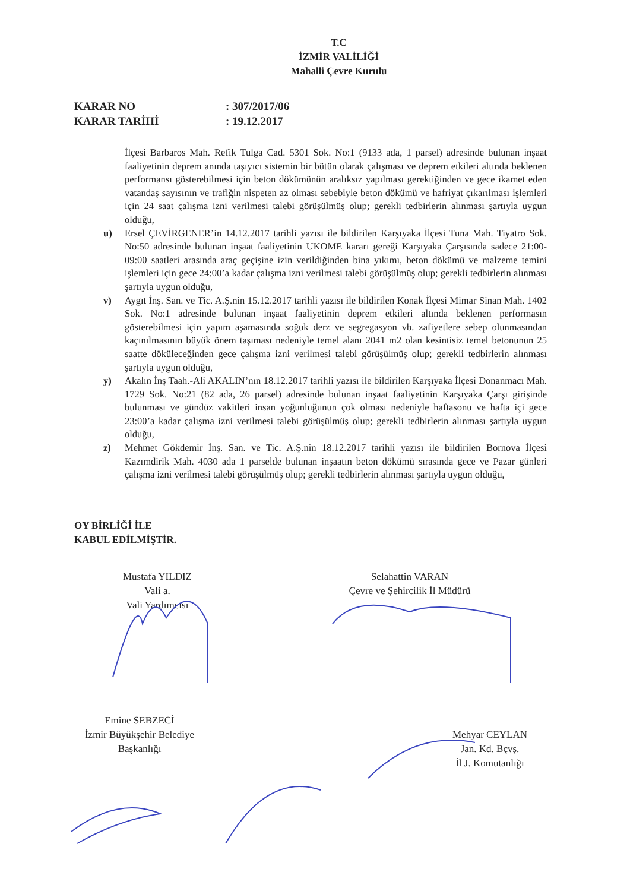T.C
İZMİR VALİLİĞİ
Mahalli Çevre Kurulu
KARAR NO: 307/2017/06
KARAR TARİHİ: 19.12.2017
İlçesi Barbaros Mah. Refik Tulga Cad. 5301 Sok. No:1 (9133 ada, 1 parsel) adresinde bulunan inşaat faaliyetinin deprem anında taşıyıcı sistemin bir bütün olarak çalışması ve deprem etkileri altında beklenen performansı gösterebilmesi için beton dökümünün aralıksız yapılması gerektiğinden ve gece ikamet eden vatandaş sayısının ve trafiğin nispeten az olması sebebiyle beton dökümü ve hafriyat çıkarılması işlemleri için 24 saat çalışma izni verilmesi talebi görüşülmüş olup; gerekli tedbirlerin alınması şartıyla uygun olduğu,
u) Ersel ÇEVİRGENER’in 14.12.2017 tarihli yazısı ile bildirilen Karşıyaka İlçesi Tuna Mah. Tiyatro Sok. No:50 adresinde bulunan inşaat faaliyetinin UKOME kararı gereği Karşıyaka Çarşısında sadece 21:00-09:00 saatleri arasında araç geçişine izin verildiğinden bina yıkımı, beton dökümü ve malzeme temini işlemleri için gece 24:00’a kadar çalışma izni verilmesi talebi görüşülmüş olup; gerekli tedbirlerin alınması şartıyla uygun olduğu,
v) Aygıt İnş. San. ve Tic. A.Ş.nin 15.12.2017 tarihli yazısı ile bildirilen Konak İlçesi Mimar Sinan Mah. 1402 Sok. No:1 adresinde bulunan inşaat faaliyetinin deprem etkileri altında beklenen performasın gösterebilmesi için yapım aşamasında soğuk derz ve segregasyon vb. zafiyetlere sebep olunmasından kaçınılmasının büyük önem taşıması nedeniyle temel alanı 2041 m2 olan kesintisiz temel betonunun 25 saatte döküleceğinden gece çalışma izni verilmesi talebi görüşülmüş olup; gerekli tedbirlerin alınması şartıyla uygun olduğu,
y) Akalın İnş Taah.-Ali AKALIN’nın 18.12.2017 tarihli yazısı ile bildirilen Karşıyaka İlçesi Donanmacı Mah. 1729 Sok. No:21 (82 ada, 26 parsel) adresinde bulunan inşaat faaliyetinin Karşıyaka Çarşı girişinde bulunması ve gündüz vakitleri insan yoğunluğunun çok olması nedeniyle haftasonu ve hafta içi gece 23:00’a kadar çalışma izni verilmesi talebi görüşülmüş olup; gerekli tedbirlerin alınması şartıyla uygun olduğu,
z) Mehmet Gökdemir İnş. San. ve Tic. A.Ş.nin 18.12.2017 tarihli yazısı ile bildirilen Bornova İlçesi Kazımdirik Mah. 4030 ada 1 parselde bulunan inşaatın beton dökümü sırasında gece ve Pazar günleri çalışma izni verilmesi talebi görüşülmüş olup; gerekli tedbirlerin alınması şartıyla uygun olduğu,
OY BİRLİĞİ İLE
KABUL EDİLMİŞTİR.
Mustafa YILDIZ
Vali a.
Vali Yardımcısı
Selahattin VARAN
Çevre ve Şehircilik İl Müdürü
Emine SEBZECİ
İzmir Büyükşehir Belediye
Başkanlığı
Mehyar CEYLAN
Jan. Kd. Bçvş.
İl J. Komutanlığı